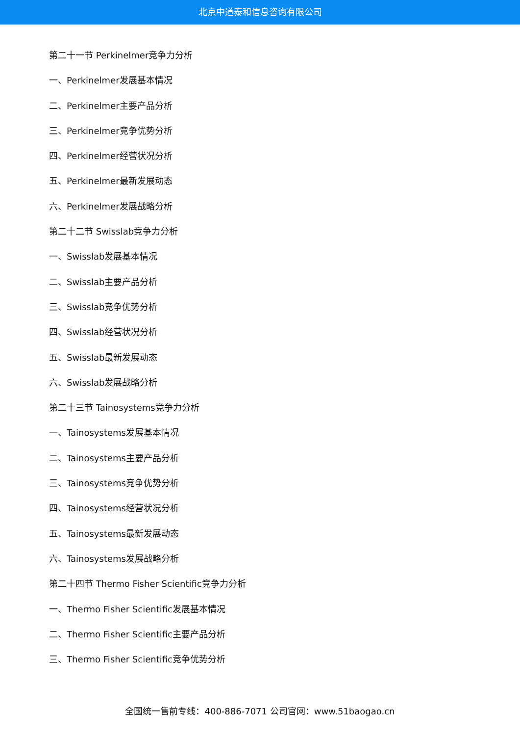北京中道泰和信息咨询有限公司
第二十一节 Perkinelmer竞争力分析
一、Perkinelmer发展基本情况
二、Perkinelmer主要产品分析
三、Perkinelmer竞争优势分析
四、Perkinelmer经营状况分析
五、Perkinelmer最新发展动态
六、Perkinelmer发展战略分析
第二十二节 Swisslab竞争力分析
一、Swisslab发展基本情况
二、Swisslab主要产品分析
三、Swisslab竞争优势分析
四、Swisslab经营状况分析
五、Swisslab最新发展动态
六、Swisslab发展战略分析
第二十三节 Tainosystems竞争力分析
一、Tainosystems发展基本情况
二、Tainosystems主要产品分析
三、Tainosystems竞争优势分析
四、Tainosystems经营状况分析
五、Tainosystems最新发展动态
六、Tainosystems发展战略分析
第二十四节 Thermo Fisher Scientific竞争力分析
一、Thermo Fisher Scientific发展基本情况
二、Thermo Fisher Scientific主要产品分析
三、Thermo Fisher Scientific竞争优势分析
全国统一售前专线：400-886-7071 公司官网：www.51baogao.cn